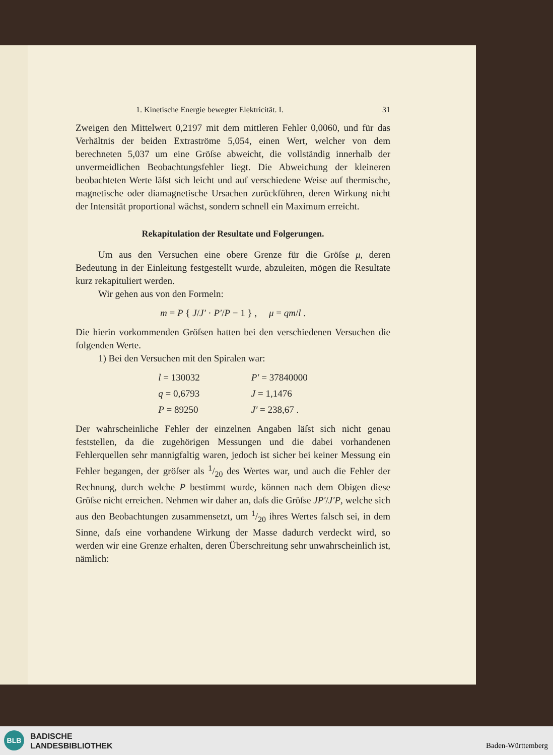1. Kinetische Energie bewegter Elektricität. I. 31
Zweigen den Mittelwert 0,2197 mit dem mittleren Fehler 0,0060, und für das Verhältnis der beiden Extraströme 5,054, einen Wert, welcher von dem berechneten 5,037 um eine Gröſse abweicht, die vollständig innerhalb der unvermeidlichen Beobachtungsfehler liegt. Die Abweichung der kleineren beobachteten Werte läſst sich leicht und auf verschiedene Weise auf thermische, magnetische oder diamagnetische Ursachen zurückführen, deren Wirkung nicht der Intensität proportional wächst, sondern schnell ein Maximum erreicht.
Rekapitulation der Resultate und Folgerungen.
Um aus den Versuchen eine obere Grenze für die Gröſse μ, deren Bedeutung in der Einleitung festgestellt wurde, abzuleiten, mögen die Resultate kurz rekapituliert werden.
Wir gehen aus von den Formeln:
m = P { J/J′ · P′/P − 1 } , μ = qm/l .
Die hierin vorkommenden Gröſsen hatten bei den verschiedenen Versuchen die folgenden Werte.
1) Bei den Versuchen mit den Spiralen war:
| l = 130032 | P′ = 37840000 |
| q = 0,6793 | J = 1,1476 |
| P = 89250 | J′ = 238,67 . |
Der wahrscheinliche Fehler der einzelnen Angaben läſst sich nicht genau feststellen, da die zugehörigen Messungen und die dabei vorhandenen Fehlerquellen sehr mannigfaltig waren, jedoch ist sicher bei keiner Messung ein Fehler begangen, der gröſser als 1/20 des Wertes war, und auch die Fehler der Rechnung, durch welche P bestimmt wurde, können nach dem Obigen diese Gröſse nicht erreichen. Nehmen wir daher an, daſs die Gröſse JP′/J′P, welche sich aus den Beobachtungen zusammensetzt, um 1/20 ihres Wertes falsch sei, in dem Sinne, daſs eine vorhandene Wirkung der Masse dadurch verdeckt wird, so werden wir eine Grenze erhalten, deren Überschreitung sehr unwahrscheinlich ist, nämlich:
BLB
BADISCHE
LANDESBIBLIOTHEK
Baden-Württemberg